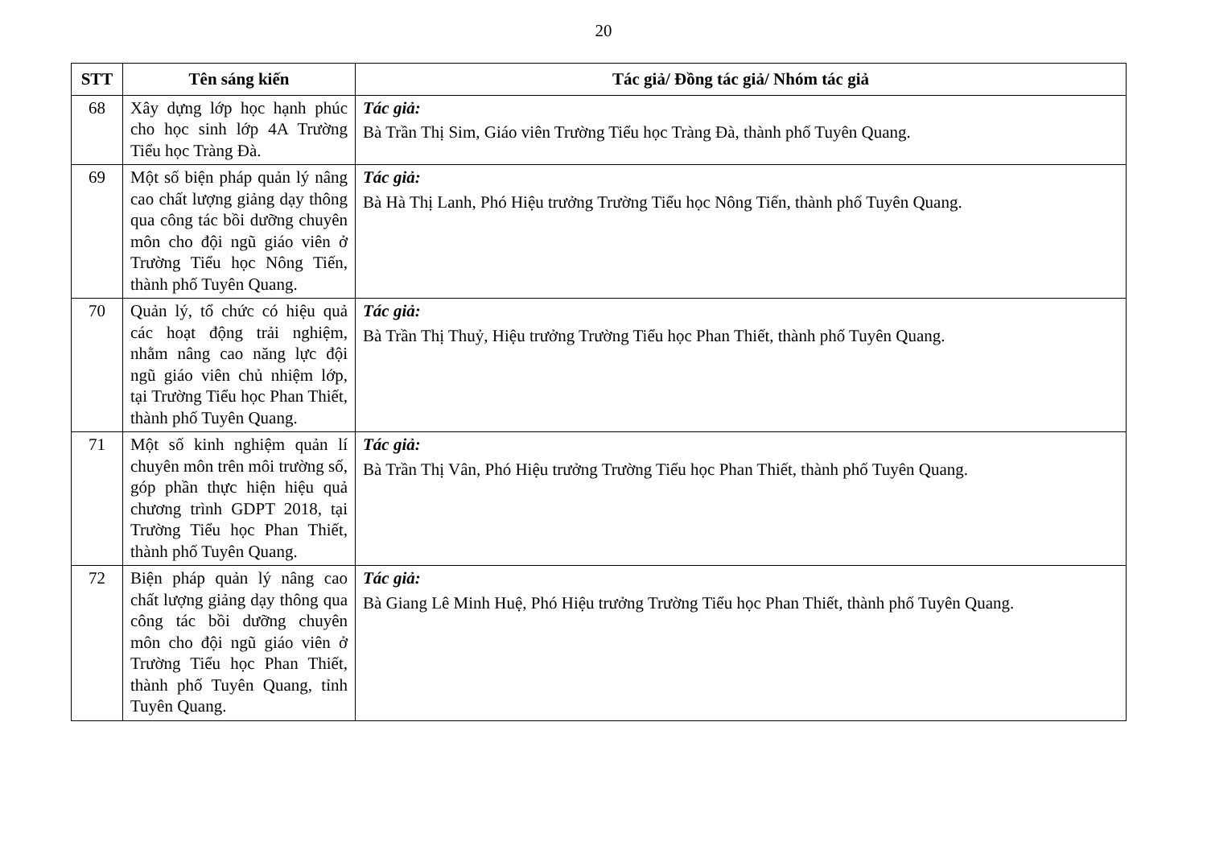20
| STT | Tên sáng kiến | Tác giả/ Đồng tác giả/ Nhóm tác giả |
| --- | --- | --- |
| 68 | Xây dựng lớp học hạnh phúc cho học sinh lớp 4A Trường Tiểu học Tràng Đà. | Tác giả: Bà Trần Thị Sim, Giáo viên Trường Tiểu học Tràng Đà, thành phố Tuyên Quang. |
| 69 | Một số biện pháp quản lý nâng cao chất lượng giảng dạy thông qua công tác bồi dưỡng chuyên môn cho đội ngũ giáo viên ở Trường Tiểu học Nông Tiến, thành phố Tuyên Quang. | Tác giả: Bà Hà Thị Lanh, Phó Hiệu trưởng Trường Tiểu học Nông Tiến, thành phố Tuyên Quang. |
| 70 | Quản lý, tổ chức có hiệu quả các hoạt động trải nghiệm, nhằm nâng cao năng lực đội ngũ giáo viên chủ nhiệm lớp, tại Trường Tiểu học Phan Thiết, thành phố Tuyên Quang. | Tác giả: Bà Trần Thị Thuỷ, Hiệu trưởng Trường Tiểu học Phan Thiết, thành phố Tuyên Quang. |
| 71 | Một số kinh nghiệm quản lí chuyên môn trên môi trường số, góp phần thực hiện hiệu quả chương trình GDPT 2018, tại Trường Tiểu học Phan Thiết, thành phố Tuyên Quang. | Tác giả: Bà Trần Thị Vân, Phó Hiệu trưởng Trường Tiểu học Phan Thiết, thành phố Tuyên Quang. |
| 72 | Biện pháp quản lý nâng cao chất lượng giảng dạy thông qua công tác bồi dưỡng chuyên môn cho đội ngũ giáo viên ở Trường Tiểu học Phan Thiết, thành phố Tuyên Quang, tỉnh Tuyên Quang. | Tác giả: Bà Giang Lê Minh Huệ, Phó Hiệu trưởng Trường Tiểu học Phan Thiết, thành phố Tuyên Quang. |